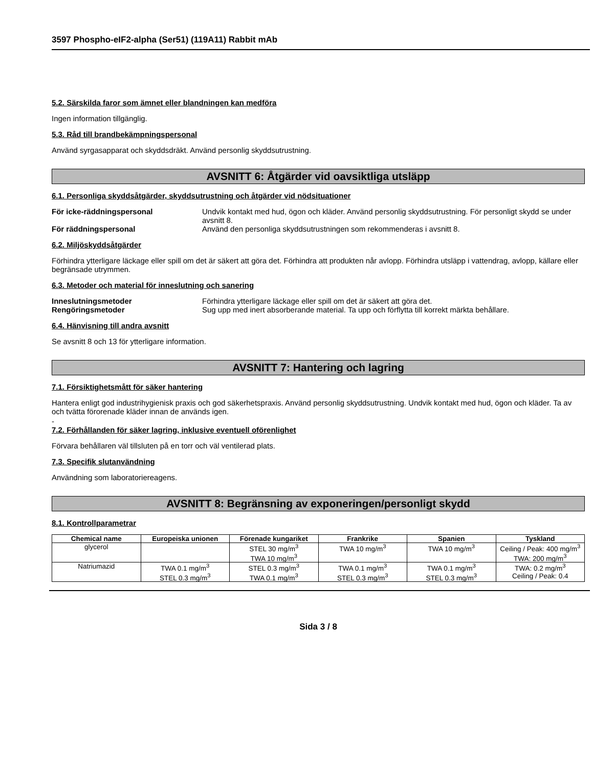3597 Phospho-eIF2-alpha (Ser51) (119A11) Rabbit mAb
5.2. Särskilda faror som ämnet eller blandningen kan medföra
Ingen information tillgänglig.
5.3. Råd till brandbekämpningspersonal
Använd syrgasapparat och skyddsdräkt. Använd personlig skyddsutrustning.
AVSNITT 6: Åtgärder vid oavsiktliga utsläpp
6.1. Personliga skyddsåtgärder, skyddsutrustning och åtgärder vid nödsituationer
För icke-räddningspersonal Undvik kontakt med hud, ögon och kläder. Använd personlig skyddsutrustning. För personligt skydd se under avsnitt 8. För räddningspersonal Använd den personliga skyddsutrustningen som rekommenderas i avsnitt 8.
6.2. Miljöskyddsåtgärder
Förhindra ytterligare läckage eller spill om det är säkert att göra det. Förhindra att produkten når avlopp. Förhindra utsläpp i vattendrag, avlopp, källare eller begränsade utrymmen.
6.3. Metoder och material för inneslutning och sanering
Inneslutningsmetoder Förhindra ytterligare läckage eller spill om det är säkert att göra det. Rengöringsmetoder Sug upp med inert absorberande material. Ta upp och förflytta till korrekt märkta behållare.
6.4. Hänvisning till andra avsnitt
Se avsnitt 8 och 13 för ytterligare information.
AVSNITT 7: Hantering och lagring
7.1. Försiktighetsmått för säker hantering
Hantera enligt god industrihygienisk praxis och god säkerhetspraxis. Använd personlig skyddsutrustning. Undvik kontakt med hud, ögon och kläder. Ta av och tvätta förorenade kläder innan de används igen.
-
7.2. Förhållanden för säker lagring, inklusive eventuell oförenlighet
Förvara behållaren väl tillsluten på en torr och väl ventilerad plats.
7.3. Specifik slutanvändning
Användning som laboratoriereagens.
AVSNITT 8: Begränsning av exponeringen/personligt skydd
8.1. Kontrollparametrar
| Chemical name | Europeiska unionen | Förenade kungariket | Frankrike | Spanien | Tyskland |
| --- | --- | --- | --- | --- | --- |
| glycerol | | STEL 30 mg/m<sup>3</sup> TWA 10 mg/m<sup>3</sup> | TWA 10 mg/m<sup>3</sup> | TWA 10 mg/m<sup>3</sup> | Ceiling / Peak: 400 mg/m<sup>3</sup> TWA: 200 mg/m<sup>3</sup> |
| Natriumazid | TWA 0.1 mg/m<sup>3</sup> STEL 0.3 mg/m<sup>3</sup> | STEL 0.3 mg/m<sup>3</sup> TWA 0.1 mg/m<sup>3</sup> | TWA 0.1 mg/m<sup>3</sup> STEL 0.3 mg/m<sup>3</sup> | TWA 0.1 mg/m<sup>3</sup> STEL 0.3 mg/m<sup>3</sup> | TWA: 0.2 mg/m<sup>3</sup> Ceiling / Peak: 0.4 |
Sida 3 / 8